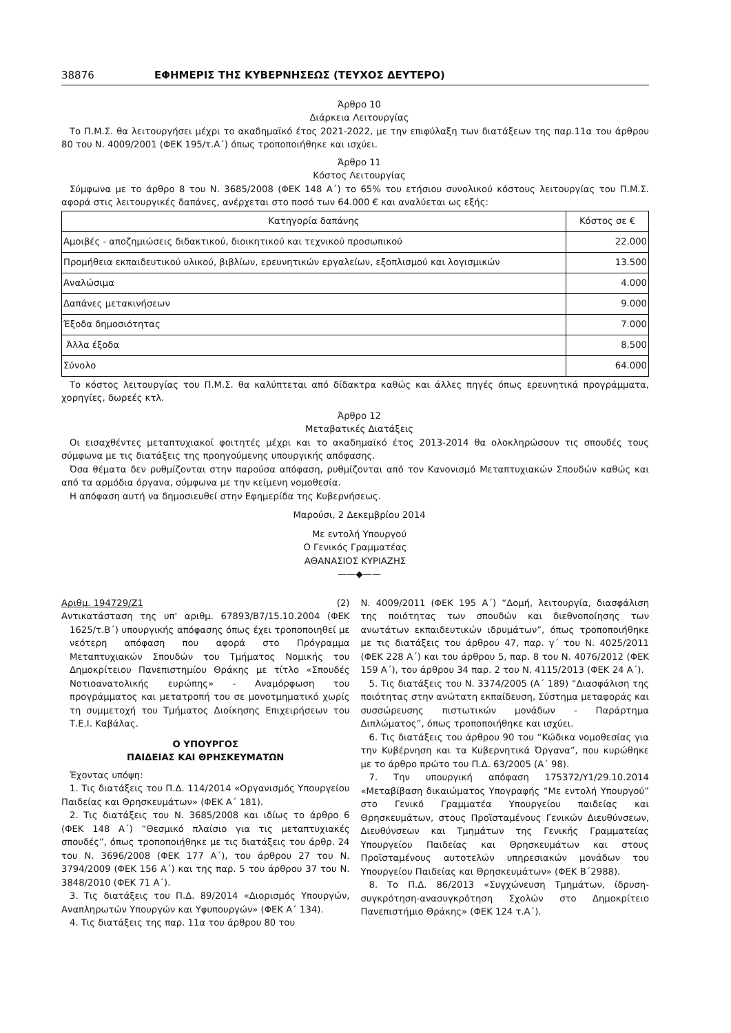38876 ΕΦΗΜΕΡΙΣ ΤΗΣ ΚΥΒΕΡΝΗΣΕΩΣ (ΤΕΥΧΟΣ ΔΕΥΤΕΡΟ)
Άρθρο 10
Διάρκεια Λειτουργίας
Το Π.Μ.Σ. θα λειτουργήσει μέχρι το ακαδημαϊκό έτος 2021-2022, με την επιφύλαξη των διατάξεων της παρ.11α του άρθρου 80 του Ν. 4009/2001 (ΦΕΚ 195/τ.Α΄) όπως τροποποιήθηκε και ισχύει.
Άρθρο 11
Κόστος Λειτουργίας
Σύμφωνα με το άρθρο 8 του Ν. 3685/2008 (ΦΕΚ 148 Α΄) το 65% του ετήσιου συνολικού κόστους λειτουργίας του Π.Μ.Σ. αφορά στις λειτουργικές δαπάνες, ανέρχεται στο ποσό των 64.000 € και αναλύεται ως εξής:
| Κατηγορία δαπάνης | Κόστος σε € |
| --- | --- |
| Αμοιβές - αποζημιώσεις διδακτικού, διοικητικού και τεχνικού προσωπικού | 22.000 |
| Προμήθεια εκπαιδευτικού υλικού, βιβλίων, ερευνητικών εργαλείων, εξοπλισμού και λογισμικών | 13.500 |
| Αναλώσιμα | 4.000 |
| Δαπάνες μετακινήσεων | 9.000 |
| Έξοδα δημοσιότητας | 7.000 |
| Άλλα έξοδα | 8.500 |
| Σύνολο | 64.000 |
Το κόστος λειτουργίας του Π.Μ.Σ. θα καλύπτεται από δίδακτρα καθώς και άλλες πηγές όπως ερευνητικά προγράμματα, χορηγίες, δωρεές κτλ.
Άρθρο 12
Μεταβατικές Διατάξεις
Οι εισαχθέντες μεταπτυχιακοί φοιτητές μέχρι και το ακαδημαϊκό έτος 2013-2014 θα ολοκληρώσουν τις σπουδές τους σύμφωνα με τις διατάξεις της προηγούμενης υπουργικής απόφασης.
Όσα θέματα δεν ρυθμίζονται στην παρούσα απόφαση, ρυθμίζονται από τον Κανονισμό Μεταπτυχιακών Σπουδών καθώς και από τα αρμόδια όργανα, σύμφωνα με την κείμενη νομοθεσία.
Η απόφαση αυτή να δημοσιευθεί στην Εφημερίδα της Κυβερνήσεως.
Μαρούσι, 2 Δεκεμβρίου 2014
Με εντολή Υπουργού
Ο Γενικός Γραμματέας
ΑΘΑΝΑΣΙΟΣ ΚΥΡΙΑΖΗΣ
——◆——
Αριθμ. 194729/Ζ1 (2)
Αντικατάσταση της υπ' αριθμ. 67893/Β7/15.10.2004 (ΦΕΚ 1625/τ.Β΄) υπουργικής απόφασης όπως έχει τροποποιηθεί με νεότερη απόφαση που αφορά στο Πρόγραμμα Μεταπτυχιακών Σπουδών του Τμήματος Νομικής του Δημοκρίτειου Πανεπιστημίου Θράκης με τίτλο «Σπουδές Νοτιοανατολικής ευρώπης» - Αναμόρφωση του προγράμματος και μετατροπή του σε μονοτμηματικό χωρίς τη συμμετοχή του Τμήματος Διοίκησης Επιχειρήσεων του Τ.Ε.Ι. Καβάλας.
Ο ΥΠΟΥΡΓΟΣ
ΠΑΙΔΕΙΑΣ ΚΑΙ ΘΡΗΣΚΕΥΜΑΤΩΝ
Έχοντας υπόψη:
1. Τις διατάξεις του Π.Δ. 114/2014 «Οργανισμός Υπουργείου Παιδείας και Θρησκευμάτων» (ΦΕΚ Α΄ 181).
2. Τις διατάξεις του Ν. 3685/2008 και ιδίως το άρθρο 6 (ΦΕΚ 148 Α΄) “Θεσμικό πλαίσιο για τις μεταπτυχιακές σπουδές”, όπως τροποποιήθηκε με τις διατάξεις του άρθρ. 24 του Ν. 3696/2008 (ΦΕΚ 177 Α΄), του άρθρου 27 του Ν. 3794/2009 (ΦΕΚ 156 Α΄) και της παρ. 5 του άρθρου 37 του Ν. 3848/2010 (ΦΕΚ 71 Α΄).
3. Τις διατάξεις του Π.Δ. 89/2014 «Διορισμός Υπουργών, Αναπληρωτών Υπουργών και Υφυπουργών» (ΦΕΚ Α΄ 134).
4. Τις διατάξεις της παρ. 11α του άρθρου 80 του
Ν. 4009/2011 (ΦΕΚ 195 Α΄) “Δομή, λειτουργία, διασφάλιση της ποιότητας των σπουδών και διεθνοποίησης των ανωτάτων εκπαιδευτικών ιδρυμάτων”, όπως τροποποιήθηκε με τις διατάξεις του άρθρου 47, παρ. γ΄ του Ν. 4025/2011 (ΦΕΚ 228 Α΄) και του άρθρου 5, παρ. 8 του Ν. 4076/2012 (ΦΕΚ 159 Α΄), του άρθρου 34 παρ. 2 του Ν. 4115/2013 (ΦΕΚ 24 Α΄).
5. Τις διατάξεις του Ν. 3374/2005 (Α΄ 189) “Διασφάλιση της ποιότητας στην ανώτατη εκπαίδευση, Σύστημα μεταφοράς και συσσώρευσης πιστωτικών μονάδων - Παράρτημα Διπλώματος”, όπως τροποποιήθηκε και ισχύει.
6. Τις διατάξεις του άρθρου 90 του “Κώδικα νομοθεσίας για την Κυβέρνηση και τα Κυβερνητικά Όργανα”, που κυρώθηκε με το άρθρο πρώτο του Π.Δ. 63/2005 (Α΄ 98).
7. Την υπουργική απόφαση 175372/Υ1/29.10.2014 «Μεταβίβαση δικαιώματος Υπογραφής “Με εντολή Υπουργού” στο Γενικό Γραμματέα Υπουργείου παιδείας και Θρησκευμάτων, στους Προϊσταμένους Γενικών Διευθύνσεων, Διευθύνσεων και Τμημάτων της Γενικής Γραμματείας Υπουργείου Παιδείας και Θρησκευμάτων και στους Προϊσταμένους αυτοτελών υπηρεσιακών μονάδων του Υπουργείου Παιδείας και Θρησκευμάτων» (ΦΕΚ Β΄2988).
8. Το Π.Δ. 86/2013 «Συγχώνευση Τμημάτων, ίδρυση-συγκρότηση-ανασυγκρότηση Σχολών στο Δημοκρίτειο Πανεπιστήμιο Θράκης» (ΦΕΚ 124 τ.Α΄).